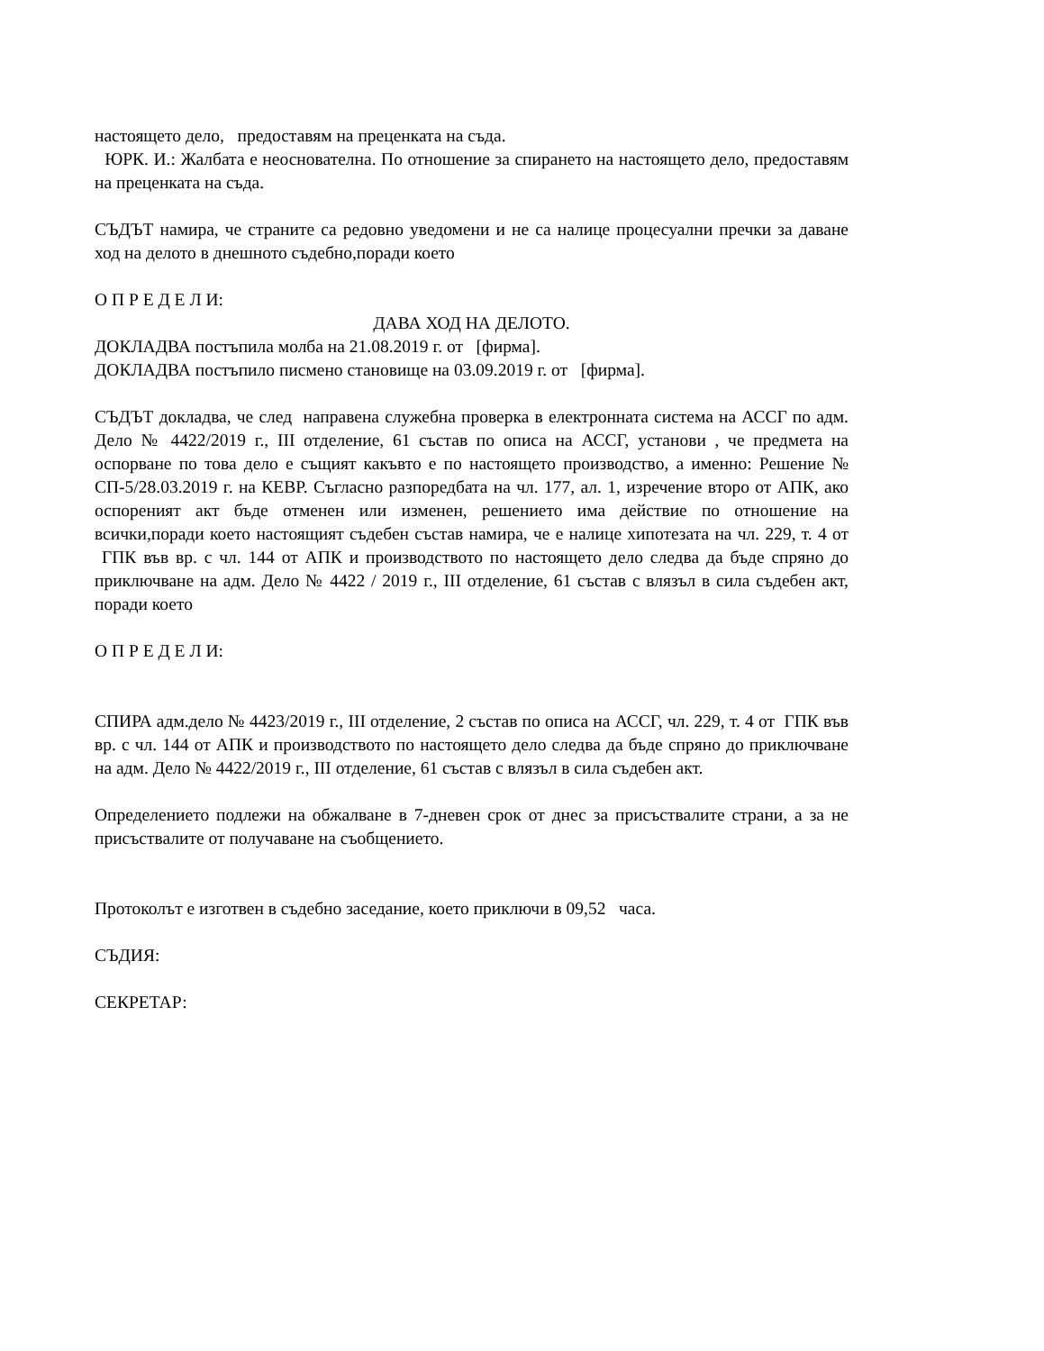настоящето дело, предоставям на преценката на съда.
ЮРК. И.: Жалбата е неоснователна. По отношение за спирането на настоящето дело, предоставям на преценката на съда.
СЪДЪТ намира, че страните са редовно уведомени и не са налице процесуални пречки за даване ход на делото в днешното съдебно,поради което
О П Р Е Д Е Л И:
ДАВА ХОД НА ДЕЛОТО.
ДОКЛАДВА постъпила молба на 21.08.2019 г. от [фирма].
ДОКЛАДВА постъпило писмено становище на 03.09.2019 г. от [фирма].
СЪДЪТ докладва, че след направена служебна проверка в електронната система на АССГ по адм. Дело № 4422/2019 г., III отделение, 61 състав по описа на АССГ, установи , че предмета на оспорване по това дело е същият какъвто е по настоящето производство, а именно: Решение № СП-5/28.03.2019 г. на КЕВР. Съгласно разпоредбата на чл. 177, ал. 1, изречение второ от АПК, ако оспореният акт бъде отменен или изменен, решението има действие по отношение на всички,поради което настоящият съдебен състав намира, че е налице хипотезата на чл. 229, т. 4 от ГПК във вр. с чл. 144 от АПК и производството по настоящето дело следва да бъде спряно до приключване на адм. Дело № 4422 / 2019 г., III отделение, 61 състав с влязъл в сила съдебен акт, поради което
О П Р Е Д Е Л И:
СПИРА адм.дело № 4423/2019 г., III отделение, 2 състав по описа на АССГ, чл. 229, т. 4 от ГПК във вр. с чл. 144 от АПК и производството по настоящето дело следва да бъде спряно до приключване на адм. Дело № 4422/2019 г., III отделение, 61 състав с влязъл в сила съдебен акт.
Определението подлежи на обжалване в 7-дневен срок от днес за присъствалите страни, а за не присъствалите от получаване на съобщението.
Протоколът е изготвен в съдебно заседание, което приключи в 09,52 часа.
СЪДИЯ:
СЕКРЕТАР: